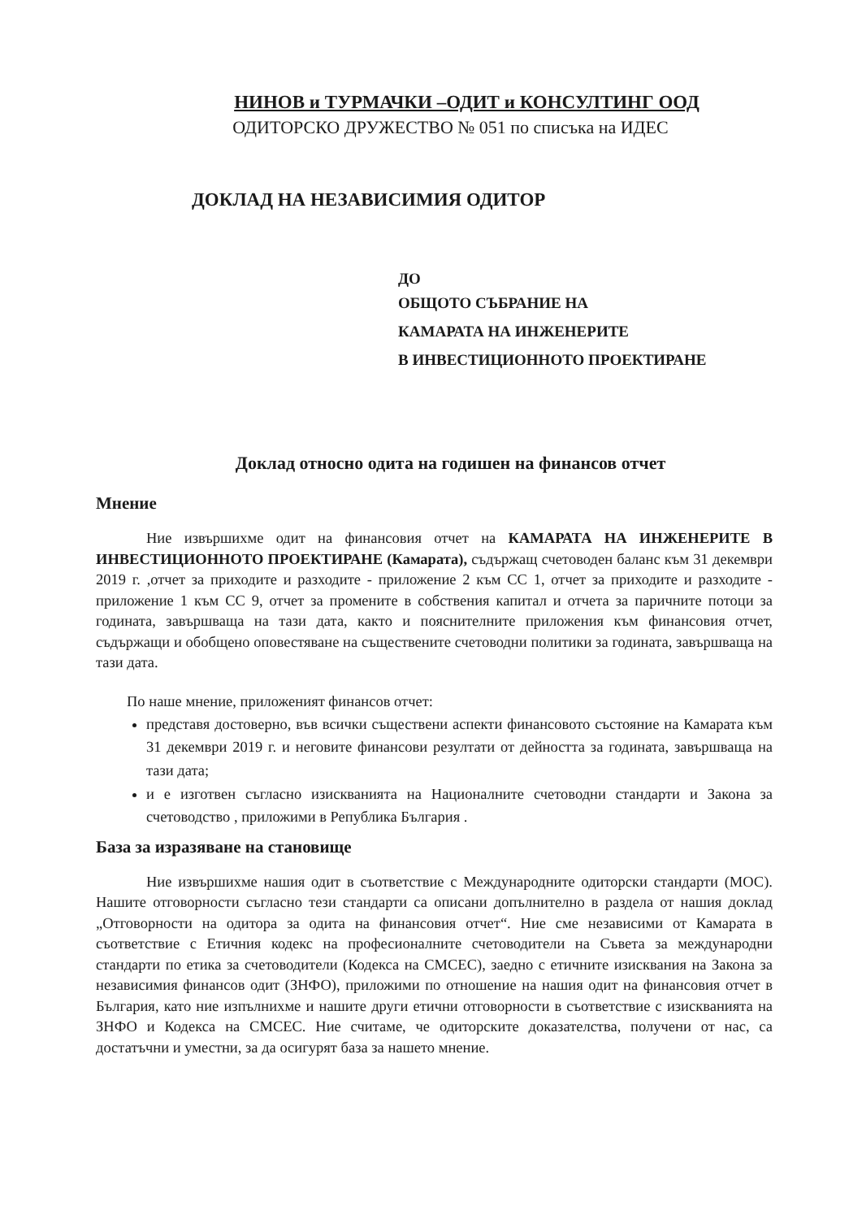НИНОВ и ТУРМАЧКИ –ОДИТ и КОНСУЛТИНГ ООД
ОДИТОРСКО ДРУЖЕСТВО № 051 по списъка на ИДЕС
ДОКЛАД НА НЕЗАВИСИМИЯ ОДИТОР
ДО
ОБЩОТО СЪБРАНИЕ НА
КАМАРАТА НА ИНЖЕНЕРИТЕ
В ИНВЕСТИЦИОННОТО ПРОЕКТИРАНЕ
Доклад относно одита на годишен на финансов отчет
Мнение
Ние извършихме одит на финансовия отчет на КАМАРАТА НА ИНЖЕНЕРИТЕ В ИНВЕСТИЦИОННОТО ПРОЕКТИРАНЕ (Камарата), съдържащ счетоводен баланс към 31 декември 2019 г. ,отчет за приходите и разходите - приложение 2 към СС 1, отчет за приходите и разходите - приложение 1 към СС 9, отчет за промените в собствения капитал и отчета за паричните потоци за годината, завършваща на тази дата, както и пояснителните приложения към финансовия отчет, съдържащи и обобщено оповестяване на съществените счетоводни политики за годината, завършваща на тази дата.
По наше мнение, приложеният финансов отчет:
представя достоверно, във всички съществени аспекти финансовото състояние на Камарата към 31 декември 2019 г. и неговите финансови резултати от дейността за годината, завършваща на тази дата;
и е изготвен съгласно изискванията на Националните счетоводни стандарти и Закона за счетоводство , приложими в Република България .
База за изразяване на становище
Ние извършихме нашия одит в съответствие с Международните одиторски стандарти (МОС). Нашите отговорности съгласно тези стандарти са описани допълнително в раздела от нашия доклад „Отговорности на одитора за одита на финансовия отчет“. Ние сме независими от Камарата в съответствие с Етичния кодекс на професионалните счетоводители на Съвета за международни стандарти по етика за счетоводители (Кодекса на СМСЕС), заедно с етичните изисквания на Закона за независимия финансов одит (ЗНФО), приложими по отношение на нашия одит на финансовия отчет в България, като ние изпълнихме и нашите други етични отговорности в съответствие с изискванията на ЗНФО и Кодекса на СМСЕС. Ние считаме, че одиторските доказателства, получени от нас, са достатъчни и уместни, за да осигурят база за нашето мнение.